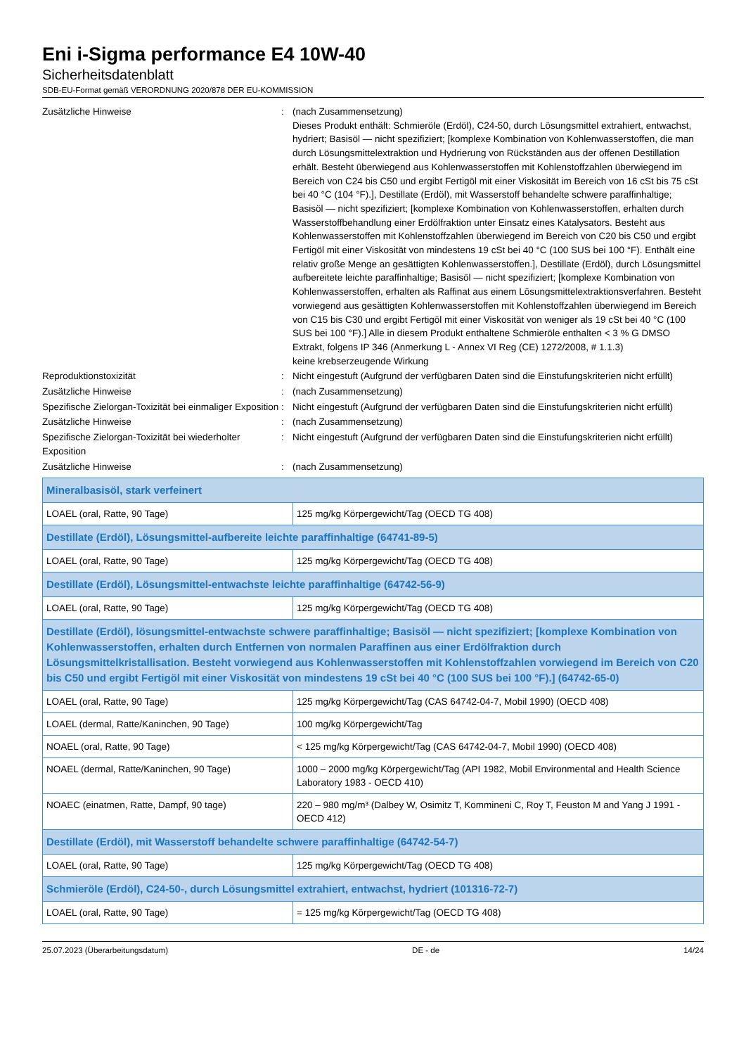Eni i-Sigma performance E4 10W-40
Sicherheitsdatenblatt
SDB-EU-Format gemäß VERORDNUNG 2020/878 DER EU-KOMMISSION
Zusätzliche Hinweise
:
(nach Zusammensetzung)
Dieses Produkt enthält: Schmieröle (Erdöl), C24-50, durch Lösungsmittel extrahiert, entwachst, hydriert; Basisöl — nicht spezifiziert; [komplexe Kombination von Kohlenwasserstoffen, die man durch Lösungsmittelextraktion und Hydrierung von Rückständen aus der offenen Destillation erhält. Besteht überwiegend aus Kohlenwasserstoffen mit Kohlenstoffzahlen überwiegend im Bereich von C24 bis C50 und ergibt Fertigöl mit einer Viskosität im Bereich von 16 cSt bis 75 cSt bei 40 °C (104 °F).], Destillate (Erdöl), mit Wasserstoff behandelte schwere paraffinhaltige; Basisöl — nicht spezifiziert; [komplexe Kombination von Kohlenwasserstoffen, erhalten durch Wasserstoffbehandlung einer Erdölfraktion unter Einsatz eines Katalysators. Besteht aus Kohlenwasserstoffen mit Kohlenstoffzahlen überwiegend im Bereich von C20 bis C50 und ergibt Fertigöl mit einer Viskosität von mindestens 19 cSt bei 40 °C (100 SUS bei 100 °F). Enthält eine relativ große Menge an gesättigten Kohlenwasserstoffen.], Destillate (Erdöl), durch Lösungsmittel aufbereitete leichte paraffinhaltige; Basisöl — nicht spezifiziert; [komplexe Kombination von Kohlenwasserstoffen, erhalten als Raffinat aus einem Lösungsmittelextraktionsverfahren. Besteht vorwiegend aus gesättigten Kohlenwasserstoffen mit Kohlenstoffzahlen überwiegend im Bereich von C15 bis C30 und ergibt Fertigöl mit einer Viskosität von weniger als 19 cSt bei 40 °C (100 SUS bei 100 °F).] Alle in diesem Produkt enthaltene Schmieröle enthalten < 3 % G DMSO Extrakt, folgens IP 346 (Anmerkung L - Annex VI Reg (CE) 1272/2008, # 1.1.3)
keine krebserzeugende Wirkung
Reproduktionstoxizität
:
Nicht eingestuft (Aufgrund der verfügbaren Daten sind die Einstufungskriterien nicht erfüllt)
Zusätzliche Hinweise
:
(nach Zusammensetzung)
Spezifische Zielorgan-Toxizität bei einmaliger Exposition
:
Nicht eingestuft (Aufgrund der verfügbaren Daten sind die Einstufungskriterien nicht erfüllt)
Zusätzliche Hinweise
:
(nach Zusammensetzung)
Spezifische Zielorgan-Toxizität bei wiederholter Exposition
:
Nicht eingestuft (Aufgrund der verfügbaren Daten sind die Einstufungskriterien nicht erfüllt)
Zusätzliche Hinweise
:
(nach Zusammensetzung)
| Mineralbasisöl, stark verfeinert | |
| LOAEL (oral, Ratte, 90 Tage) | 125 mg/kg Körpergewicht/Tag (OECD TG 408) |
| Destillate (Erdöl), Lösungsmittel-aufbereite leichte paraffinhaltige (64741-89-5) | |
| LOAEL (oral, Ratte, 90 Tage) | 125 mg/kg Körpergewicht/Tag (OECD TG 408) |
| Destillate (Erdöl), Lösungsmittel-entwachste leichte paraffinhaltige (64742-56-9) | |
| LOAEL (oral, Ratte, 90 Tage) | 125 mg/kg Körpergewicht/Tag (OECD TG 408) |
| Destillate (Erdöl), lösungsmittel-entwachste schwere paraffinhaltige; Basisöl — nicht spezifiziert; [komplexe Kombination von Kohlenwasserstoffen, erhalten durch Entfernen von normalen Paraffinen aus einer Erdölfraktion durch Lösungsmittelkristallisation. Besteht vorwiegend aus Kohlenwasserstoffen mit Kohlenstoffzahlen vorwiegend im Bereich von C20 bis C50 und ergibt Fertigöl mit einer Viskosität von mindestens 19 cSt bei 40 °C (100 SUS bei 100 °F).] (64742-65-0) | |
| LOAEL (oral, Ratte, 90 Tage) | 125 mg/kg Körpergewicht/Tag (CAS 64742-04-7, Mobil 1990) (OECD 408) |
| LOAEL (dermal, Ratte/Kaninchen, 90 Tage) | 100 mg/kg Körpergewicht/Tag |
| NOAEL (oral, Ratte, 90 Tage) | < 125 mg/kg Körpergewicht/Tag (CAS 64742-04-7, Mobil 1990) (OECD 408) |
| NOAEL (dermal, Ratte/Kaninchen, 90 Tage) | 1000 – 2000 mg/kg Körpergewicht/Tag (API 1982, Mobil Environmental and Health Science Laboratory 1983 - OECD 410) |
| NOAEC (einatmen, Ratte, Dampf, 90 tage) | 220 – 980 mg/m³ (Dalbey W, Osimitz T, Kommineni C, Roy T, Feuston M and Yang J 1991 - OECD 412) |
| Destillate (Erdöl), mit Wasserstoff behandelte schwere paraffinhaltige (64742-54-7) | |
| LOAEL (oral, Ratte, 90 Tage) | 125 mg/kg Körpergewicht/Tag (OECD TG 408) |
| Schmieröle (Erdöl), C24-50-, durch Lösungsmittel extrahiert, entwachst, hydriert (101316-72-7) | |
| LOAEL (oral, Ratte, 90 Tage) | = 125 mg/kg Körpergewicht/Tag (OECD TG 408) |
25.07.2023 (Überarbeitungsdatum) DE - de 14/24